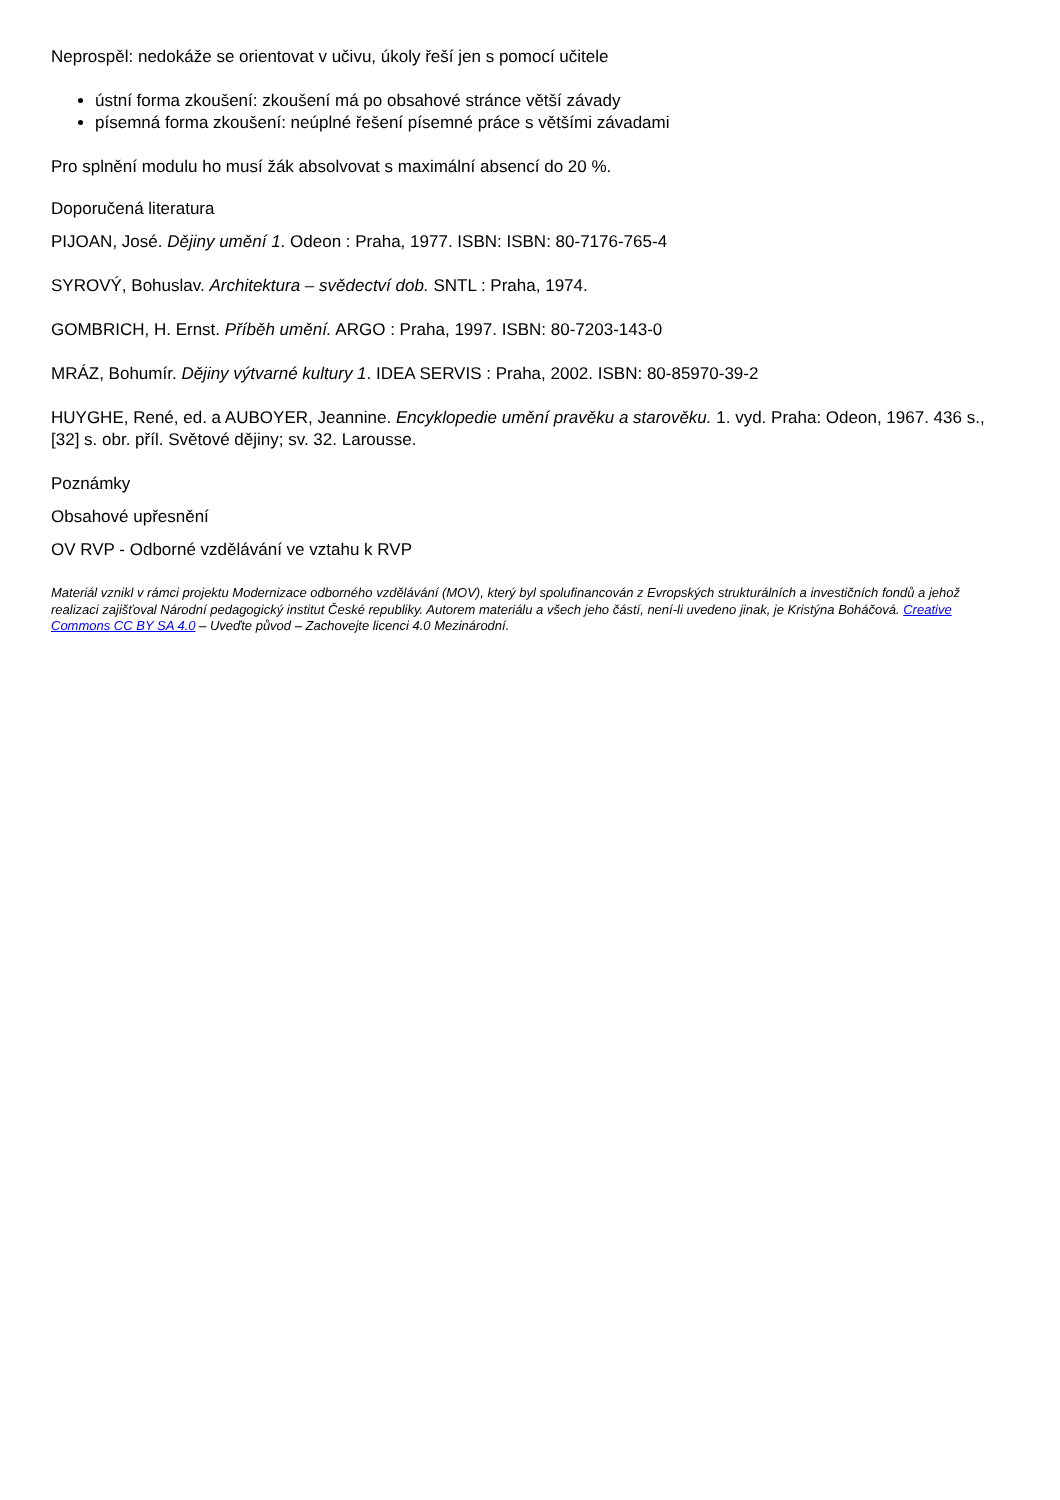Neprospěl: nedokáže se orientovat v učivu, úkoly řeší jen s pomocí učitele
ústní forma zkoušení: zkoušení má po obsahové stránce větší závady
písemná forma zkoušení: neúplné řešení písemné práce s většími závadami
Pro splnění modulu ho musí žák absolvovat s maximální absencí do 20 %.
Doporučená literatura
PIJOAN, José. Dějiny umění 1. Odeon : Praha, 1977. ISBN: ISBN: 80-7176-765-4
SYROVÝ, Bohuslav. Architektura – svědectví dob. SNTL : Praha, 1974.
GOMBRICH, H. Ernst. Příběh umění. ARGO : Praha, 1997. ISBN: 80-7203-143-0
MRÁZ, Bohumír. Dějiny výtvarné kultury 1. IDEA SERVIS : Praha, 2002. ISBN: 80-85970-39-2
HUYGHE, René, ed. a AUBOYER, Jeannine. Encyklopedie umění pravěku a starověku. 1. vyd. Praha: Odeon, 1967. 436 s., [32] s. obr. příl. Světové dějiny; sv. 32. Larousse.
Poznámky
Obsahové upřesnění
OV RVP - Odborné vzdělávání ve vztahu k RVP
Materiál vznikl v rámci projektu Modernizace odborného vzdělávání (MOV), který byl spolufinancován z Evropských strukturálních a investičních fondů a jehož realizaci zajišťoval Národní pedagogický institut České republiky. Autorem materiálu a všech jeho částí, není-li uvedeno jinak, je Kristýna Boháčová. Creative Commons CC BY SA 4.0 – Uveďte původ – Zachovejte licenci 4.0 Mezinárodní.